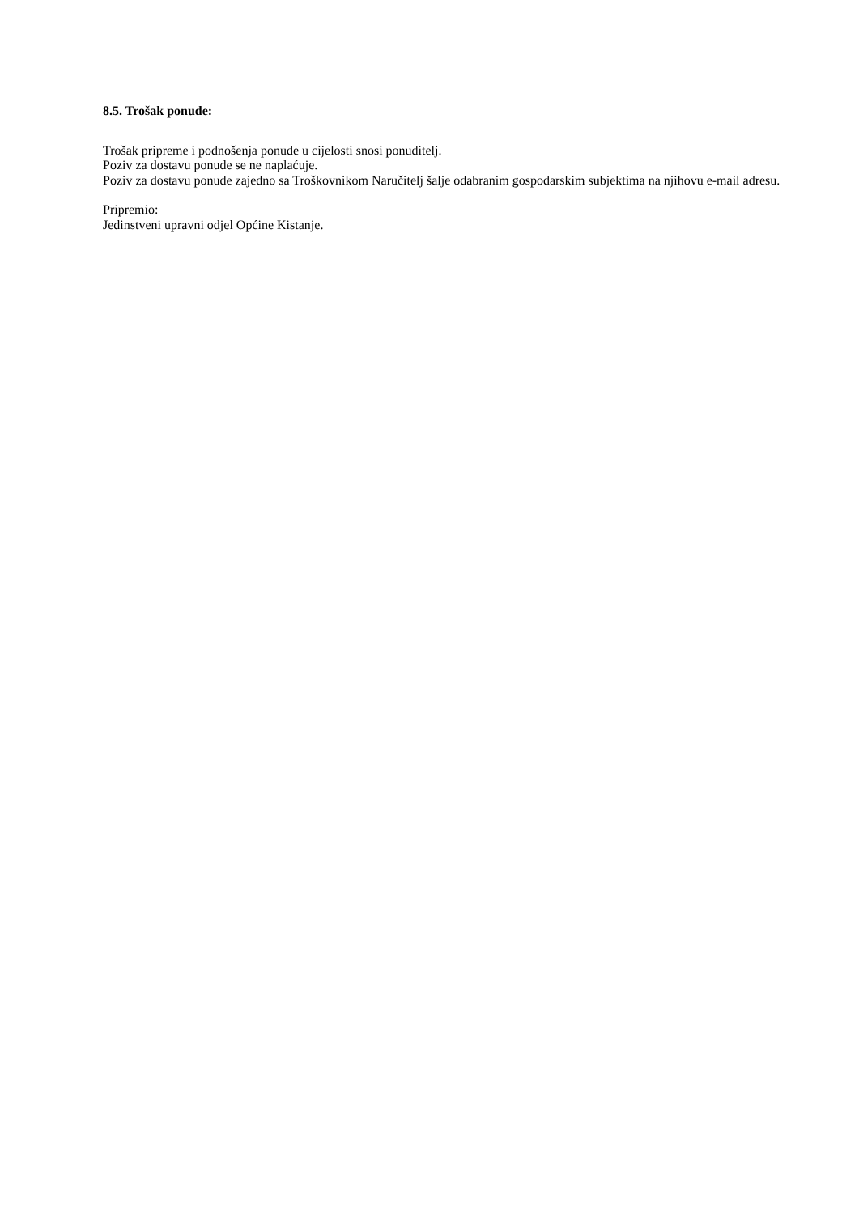8.5. Trošak ponude:
Trošak pripreme i podnošenja ponude u cijelosti snosi ponuditelj.
Poziv za dostavu ponude se ne naplaćuje.
Poziv za dostavu ponude zajedno sa Troškovnikom Naručitelj šalje odabranim gospodarskim subjektima na njihovu e-mail adresu.
Pripremio:
Jedinstveni upravni odjel Općine Kistanje.